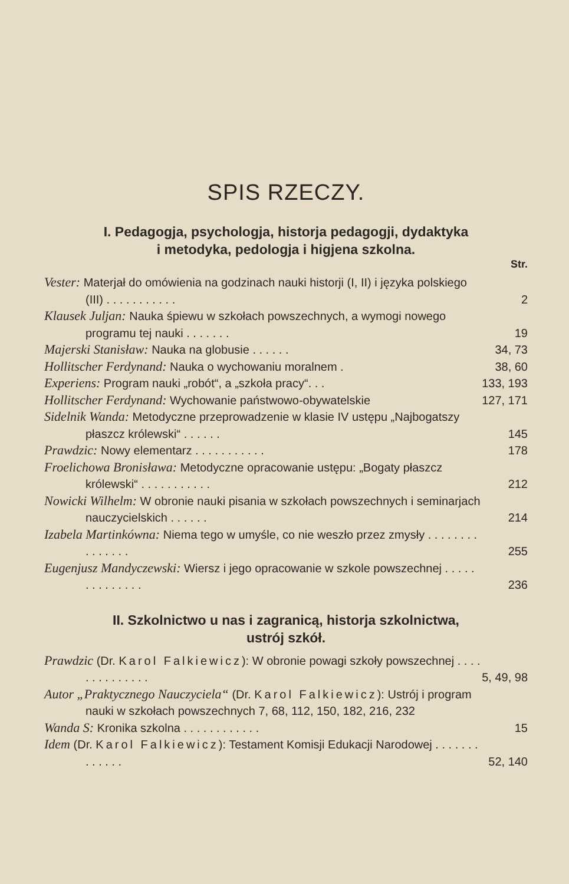SPIS RZECZY.
I. Pedagogja, psychologja, historja pedagogji, dydaktyka
i metodyka, pedologja i higjena szkolna.
Str.
Vester: Materjał do omówienia na godzinach nauki historji (I, II) i języka polskiego (III) . . . . . . . . . . .
2
Klausek Juljan: Nauka śpiewu w szkołach powszechnych, a wymogi nowego programu tej nauki . . . . . . .
19
Majerski Stanisław: Nauka na globusie . . . . . .
34, 73
Hollitscher Ferdynand: Nauka o wychowaniu moralnem .
38, 60
Experiens: Program nauki „robót“, a „szkoła pracy“. . .
133, 193
Hollitscher Ferdynand: Wychowanie państwowo-obywatelskie
127, 171
Sidelnik Wanda: Metodyczne przeprowadzenie w klasie IV ustępu „Najbogatszy płaszcz królewski“ . . . . . .
145
Prawdzic: Nowy elementarz . . . . . . . . . . .
178
Froelichowa Bronisława: Metodyczne opracowanie ustępu: „Bogaty płaszcz królewski“ . . . . . . . . . . .
212
Nowicki Wilhelm: W obronie nauki pisania w szkołach powszechnych i seminarjach nauczycielskich . . . . . .
214
Izabela Martinkówna: Niema tego w umyśle, co nie weszło przez zmysły . . . . . . . . . . . . . . .
255
Eugenjusz Mandyczewski: Wiersz i jego opracowanie w szkole powszechnej . . . . . . . . . . . . . .
236
II. Szkolnictwo u nas i zagranicą, historja szkolnictwa,
ustrój szkół.
Prawdzic (Dr. Karol Falkiewicz): W obronie powagi szkoły powszechnej . . . . . . . . . . . . . .
5, 49, 98
Autor „Praktycznego Nauczyciela“ (Dr. Karol Falkiewicz): Ustrój i program nauki w szkołach powszechnych 7, 68, 112, 150, 182, 216, 232
Wanda S: Kronika szkolna . . . . . . . . . . . .
15
Idem (Dr. Karol Falkiewicz): Testament Komisji Edukacji Narodowej . . . . . . . . . . . . .
52, 140